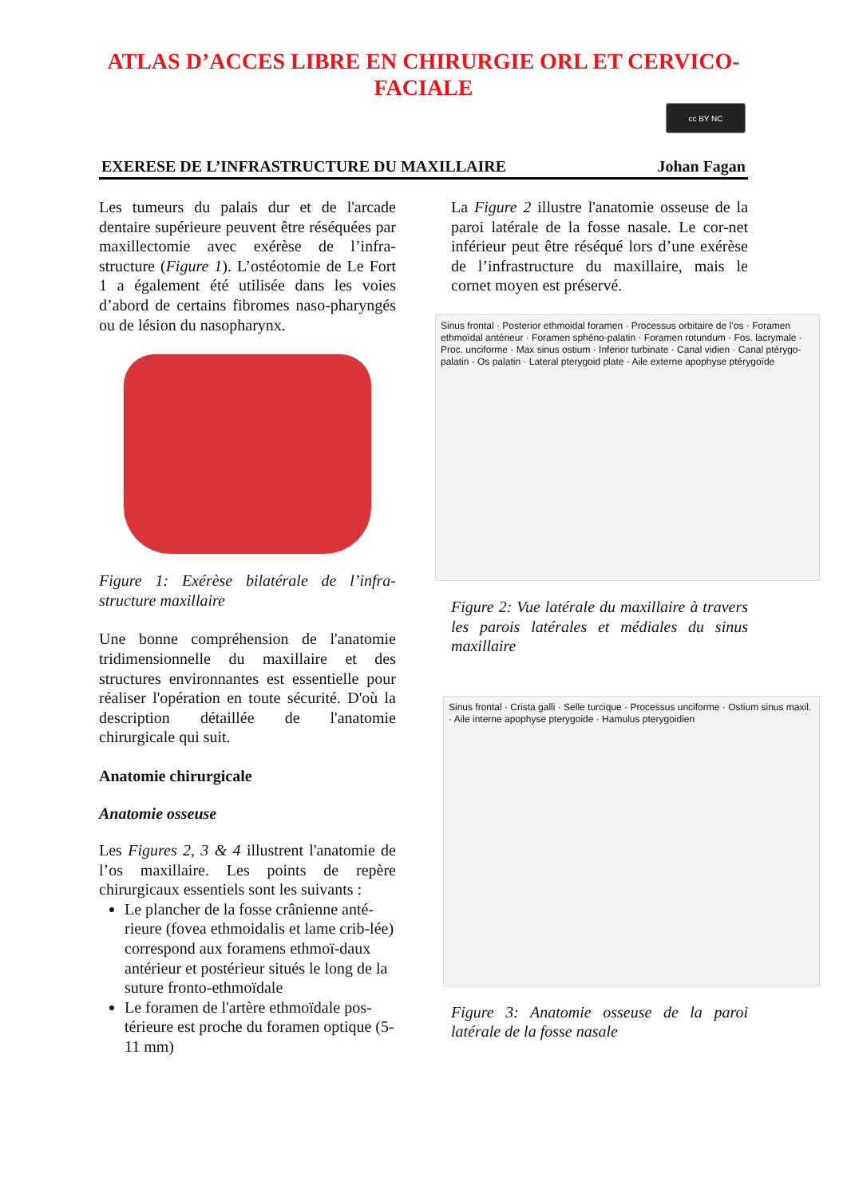ATLAS D’ACCES LIBRE EN CHIRURGIE ORL ET CERVICO-FACIALE
cc BY NC
EXERESE DE L’INFRASTRUCTURE DU MAXILLAIRE Johan Fagan
Les tumeurs du palais dur et de l'arcade dentaire supérieure peuvent être réséquées par maxillectomie avec exérèse de l’infra-structure (Figure 1). L’ostéotomie de Le Fort 1 a également été utilisée dans les voies d’abord de certains fibromes naso-pharyngés ou de lésion du nasopharynx.
Figure 1: Exérèse bilatérale de l’infra-structure maxillaire
Une bonne compréhension de l'anatomie tridimensionnelle du maxillaire et des structures environnantes est essentielle pour réaliser l'opération en toute sécurité. D'où la description détaillée de l'anatomie chirurgicale qui suit.
Anatomie chirurgicale
Anatomie osseuse
Les Figures 2, 3 & 4 illustrent l'anatomie de l’os maxillaire. Les points de repère chirurgicaux essentiels sont les suivants :
Le plancher de la fosse crânienne anté-rieure (fovea ethmoidalis et lame crib-lée) correspond aux foramens ethmoï-daux antérieur et postérieur situés le long de la suture fronto-ethmoïdale
Le foramen de l'artère ethmoïdale pos-térieure est proche du foramen optique (5-11 mm)
La Figure 2 illustre l'anatomie osseuse de la paroi latérale de la fosse nasale. Le cor-net inférieur peut être réséqué lors d’une exérèse de l’infrastructure du maxillaire, mais le cornet moyen est préservé.
Sinus frontal · Posterior ethmoidal foramen · Processus orbitaire de l’os · Foramen ethmoïdal antérieur · Foramen sphéno-palatin · Foramen rotundum · Fos. lacrymale · Proc. unciforme · Max sinus ostium · Inferior turbinate · Canal vidien · Canal ptérygo-palatin · Os palatin · Lateral pterygoid plate · Aile externe apophyse ptérygoïde
Figure 2: Vue latérale du maxillaire à travers les parois latérales et médiales du sinus maxillaire
Sinus frontal · Crista galli · Selle turcique · Processus unciforme · Ostium sinus maxil. · Aile interne apophyse pterygoide · Hamulus pterygoidien
Figure 3: Anatomie osseuse de la paroi latérale de la fosse nasale